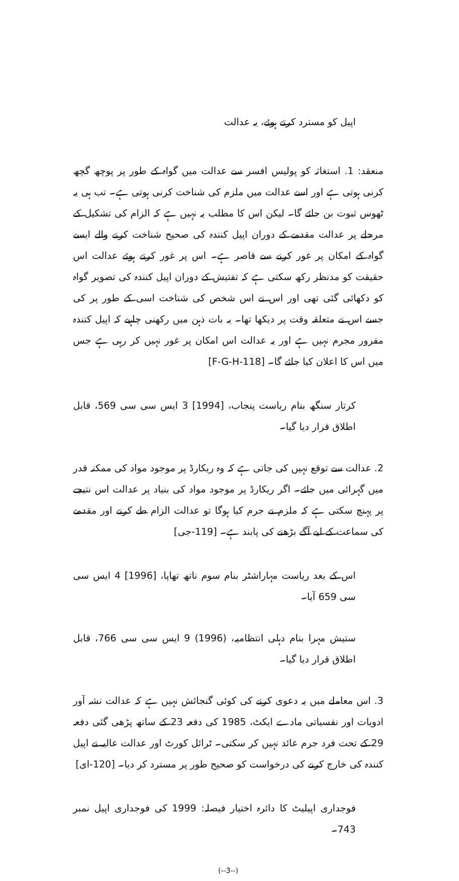اپیل کو مسترد کرتے ہوئے، یہ عدالت
منعقد: 1. استغاثہ کو پولیس افسر سے عدالت میں گواہ کے طور پر پوچھ گچھ کرنی ہوتی ہے اور اسے عدالت میں ملزم کی شناخت کرنی ہوتی ہے۔ تب ہی یہ ٹھوس ثبوت بن جائے گا۔ لیکن اس کا مطلب یہ نہیں ہے کہ الزام کی تشکیل کے مرحلے پر عدالت مقدمے کے دوران اپیل کنندہ کی صحیح شناخت کرنے والے ایسے گواہ کے امکان پر غور کرنے سے قاصر ہے۔ اس پر غور کرتے ہوئے عدالت اس حقیقت کو مدنظر رکھ سکتی ہے کہ تفتیش کے دوران اپیل کنندہ کی تصویر گواہ کو دکھائی گئی تھی اور اس نے اس شخص کی شناخت اسی کے طور پر کی جسے اس نے متعلقہ وقت پر دیکھا تھا۔ یہ بات ذہن میں رکھنی چاہیے کہ اپیل کنندہ مفرور مجرم نہیں ہے اور یہ عدالت اس امکان پر غور نہیں کر رہی ہے جس میں اس کا اعلان کیا جائے گا۔ [F-G-H-118]
کرتار سنگھ بنام ریاست پنجاب، [1994] 3 ایس سی سی 569، قابل اطلاق قرار دیا گیا۔
2. عدالت سے توقع نہیں کی جاتی ہے کہ وہ ریکارڈ پر موجود مواد کی ممکنہ قدر میں گہرائی میں جائے۔ اگر ریکارڈ پر موجود مواد کی بنیاد پر عدالت اس نتیجے پر پہنچ سکتی ہے کہ ملزم نے جرم کیا ہوگا تو عدالت الزام طے کرنے اور مقدمے کی سماعت کے لیے آگے بڑھنے کی پابند ہے۔ [119-جی]
اس کے بعد ریاست مہاراشٹر بنام سوم ناتھ تھاپا، [1996] 4 ایس سی سی 659 آیا۔
ستیش مہرا بنام دہلی انتظامیہ، (1996) 9 ایس سی سی 766، قابل اطلاق قرار دیا گیا۔
3. اس معاملے میں یہ دعوی کرنے کی کوئی گنجائش نہیں ہے کہ عدالت نشہ آور ادویات اور نفسیاتی مادے ایکٹ، 1985 کی دفعہ 23 کے ساتھ پڑھی گئی دفعہ 29 کے تحت فرد جرم عائد نہیں کر سکتی۔ ٹرائل کورٹ اور عدالت عالیہ نے اپیل کنندہ کی خارج کرنے کی درخواست کو صحیح طور پر مسترد کر دیا۔ [120-ای]
فوجداری اپیلیٹ کا دائرہ اختیار فیصلہ: 1999 کی فوجداری اپیل نمبر 743۔
(--3--)